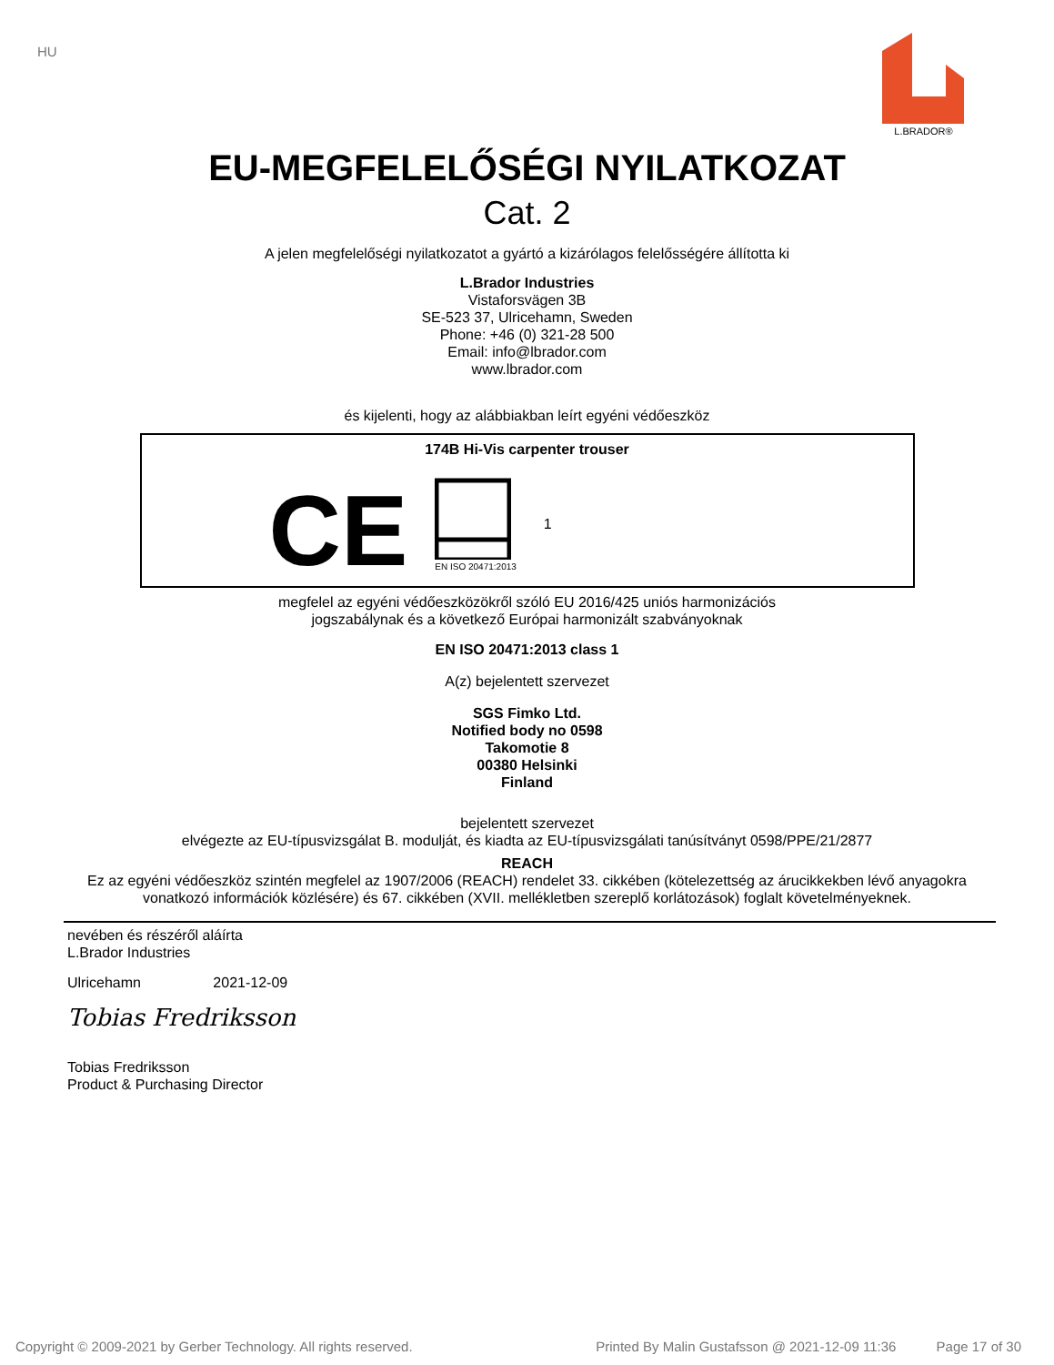HU
L.BRADOR®
EU-MEGFELELŐSÉGI NYILATKOZAT
Cat. 2
A jelen megfelelőségi nyilatkozatot a gyártó a kizárólagos felelősségére állította ki
L.Brador Industries
Vistaforsvägen 3B
SE-523 37, Ulricehamn, Sweden
Phone: +46 (0) 321-28 500
Email: info@lbrador.com
www.lbrador.com
és kijelenti, hogy az alábbiakban leírt egyéni védőeszköz
174B Hi-Vis carpenter trouser
CE
EN ISO 20471:2013
1
megfelel az egyéni védőeszközökről szóló EU 2016/425 uniós harmonizációs
jogszabálynak és a következő Európai harmonizált szabványoknak
EN ISO 20471:2013 class 1
A(z) bejelentett szervezet
SGS Fimko Ltd.
Notified body no 0598
Takomotie 8
00380 Helsinki
Finland
bejelentett szervezet
elvégezte az EU-típusvizsgálat B. modulját, és kiadta az EU-típusvizsgálati tanúsítványt 0598/PPE/21/2877
REACH
Ez az egyéni védőeszköz szintén megfelel az 1907/2006 (REACH) rendelet 33. cikkében (kötelezettség az árucikkekben lévő anyagokra
vonatkozó információk közlésére) és 67. cikkében (XVII. mellékletben szereplő korlátozások) foglalt követelményeknek.
nevében és részéről aláírta
L.Brador Industries
Ulricehamn 2021-12-09
Tobias Fredriksson
Tobias Fredriksson
Product & Purchasing Director
Copyright © 2009-2021 by Gerber Technology. All rights reserved. Printed By Malin Gustafsson @ 2021-12-09 11:36 Page 17 of 30